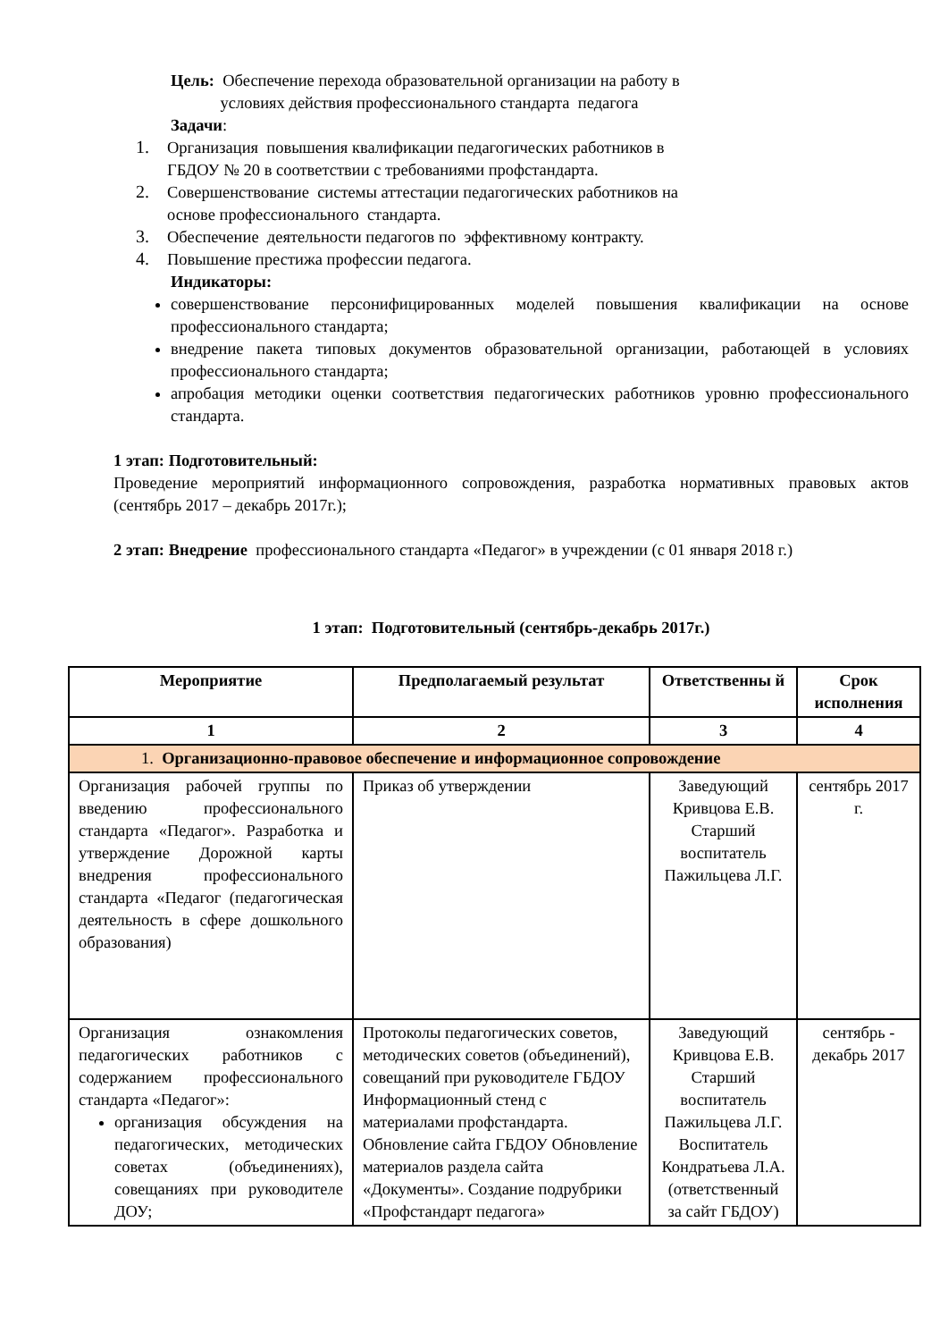Цель: Обеспечение перехода образовательной организации на работу в
условиях действия профессионального стандарта педагога
Задачи:
1.
Организация повышения квалификации педагогических работников в
ГБДОУ № 20 в соответствии с требованиями профстандарта.
2.
Совершенствование системы аттестации педагогических работников на
основе профессионального стандарта.
3.
Обеспечение деятельности педагогов по эффективному контракту.
4.
Повышение престижа профессии педагога.
Индикаторы:
совершенствование персонифицированных моделей повышения квалификации на основе профессионального стандарта;
внедрение пакета типовых документов образовательной организации, работающей в условиях профессионального стандарта;
апробация методики оценки соответствия педагогических работников уровню профессионального стандарта.
1 этап: Подготовительный:
Проведение мероприятий информационного сопровождения, разработка нормативных правовых актов (сентябрь 2017 – декабрь 2017г.);
2 этап: Внедрение профессионального стандарта «Педагог» в учреждении (с 01 января 2018 г.)
1 этап: Подготовительный (сентябрь-декабрь 2017г.)
| Мероприятие | Предполагаемый результат | Ответственны й | Срок исполнения |
| --- | --- | --- | --- |
| 1 | 2 | 3 | 4 |
| 1. Организационно-правовое обеспечение и информационное сопровождение | | | |
| Организация рабочей группы по введению профессионального стандарта «Педагог». Разработка и утверждение Дорожной карты внедрения профессионального стандарта «Педагог (педагогическая деятельность в сфере дошкольного образования) | Приказ об утверждении | Заведующий Кривцова Е.В. Старший воспитатель Пажильцева Л.Г. | сентябрь 2017 г. |
| Организация ознакомления педагогических работников с содержанием профессионального стандарта «Педагог»: организация обсуждения на педагогических, методических советах (объединениях), совещаниях при руководителе ДОУ; | Протоколы педагогических советов, методических советов (объединений), совещаний при руководителе ГБДОУ Информационный стенд с материалами профстандарта. Обновление сайта ГБДОУ Обновление материалов раздела сайта «Документы». Создание подрубрики «Профстандарт педагога» | Заведующий Кривцова Е.В. Старший воспитатель Пажильцева Л.Г. Воспитатель Кондратьева Л.А.(ответственный за сайт ГБДОУ) | сентябрь - декабрь 2017 |